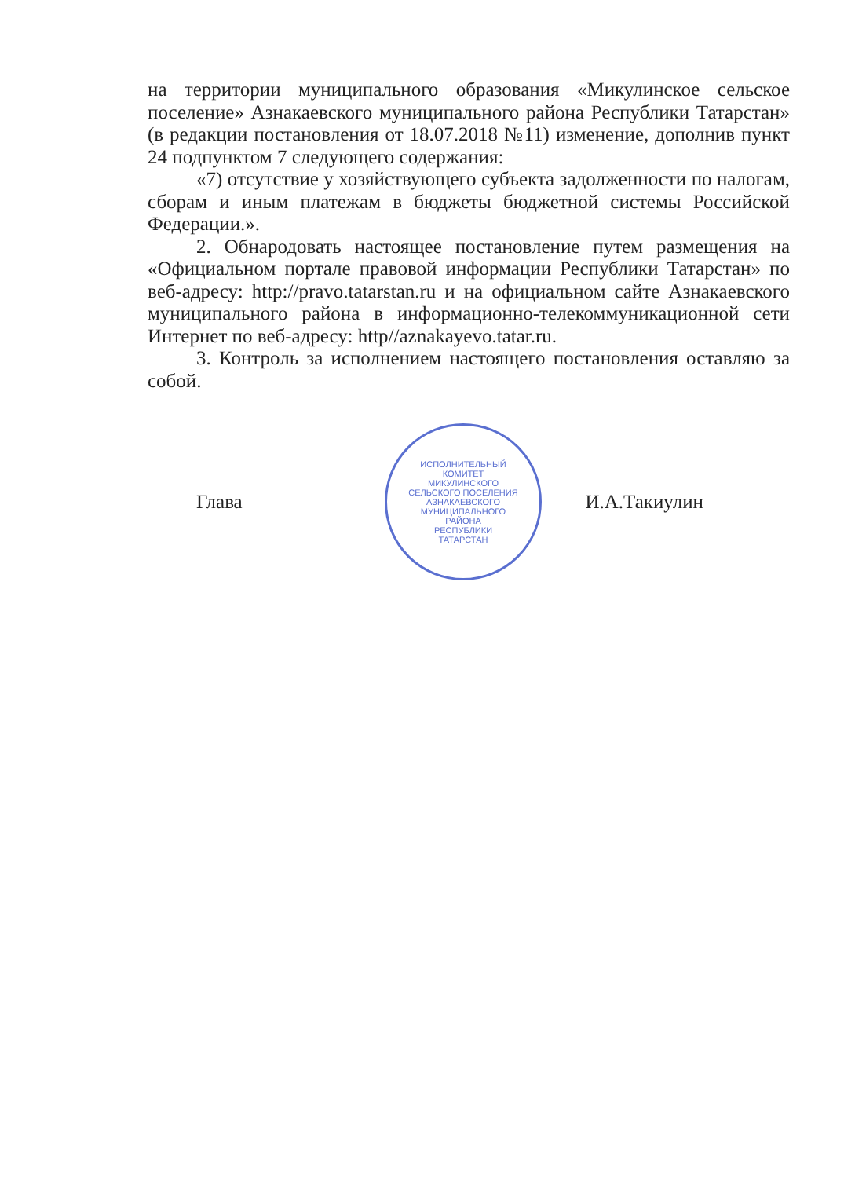на территории муниципального образования «Микулинское сельское поселение» Азнакаевского муниципального района Республики Татарстан» (в редакции постановления от 18.07.2018 №11) изменение, дополнив пункт 24 подпунктом 7 следующего содержания:
«7) отсутствие у хозяйствующего субъекта задолженности по налогам, сборам и иным платежам в бюджеты бюджетной системы Российской Федерации.».
2. Обнародовать настоящее постановление путем размещения на «Официальном портале правовой информации Республики Татарстан» по веб-адресу: http://pravo.tatarstan.ru и на официальном сайте Азнакаевского муниципального района в информационно-телекоммуникационной сети Интернет по веб-адресу: http//aznakayevo.tatar.ru.
3. Контроль за исполнением настоящего постановления оставляю за собой.
Глава
ИСПОЛНИТЕЛЬНЫЙ
КОМИТЕТ
МИКУЛИНСКОГО
СЕЛЬСКОГО ПОСЕЛЕНИЯ
АЗНАКАЕВСКОГО
МУНИЦИПАЛЬНОГО
РАЙОНА
РЕСПУБЛИКИ
ТАТАРСТАН
И.А.Такиулин